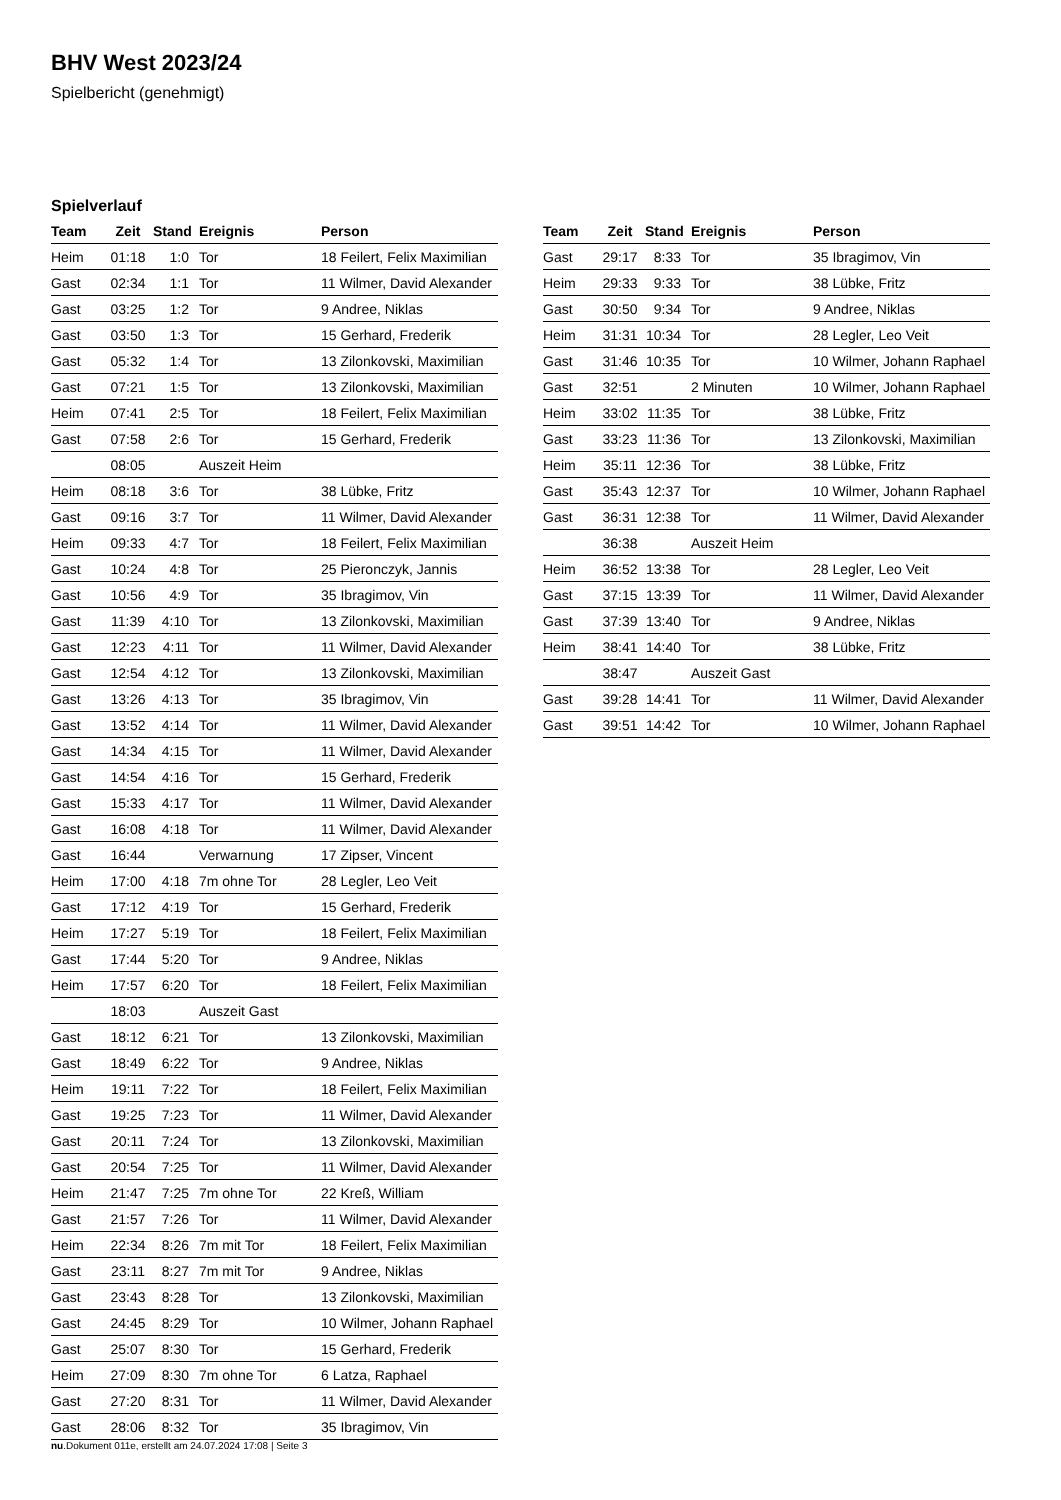BHV West 2023/24
Spielbericht (genehmigt)
Spielverlauf
| Team | Zeit | Stand | Ereignis | Person |
| --- | --- | --- | --- | --- |
| Heim | 01:18 | 1:0 | Tor | 18 Feilert, Felix Maximilian |
| Gast | 02:34 | 1:1 | Tor | 11 Wilmer, David Alexander |
| Gast | 03:25 | 1:2 | Tor | 9 Andree, Niklas |
| Gast | 03:50 | 1:3 | Tor | 15 Gerhard, Frederik |
| Gast | 05:32 | 1:4 | Tor | 13 Zilonkovski, Maximilian |
| Gast | 07:21 | 1:5 | Tor | 13 Zilonkovski, Maximilian |
| Heim | 07:41 | 2:5 | Tor | 18 Feilert, Felix Maximilian |
| Gast | 07:58 | 2:6 | Tor | 15 Gerhard, Frederik |
| | 08:05 | | Auszeit Heim | |
| Heim | 08:18 | 3:6 | Tor | 38 Lübke, Fritz |
| Gast | 09:16 | 3:7 | Tor | 11 Wilmer, David Alexander |
| Heim | 09:33 | 4:7 | Tor | 18 Feilert, Felix Maximilian |
| Gast | 10:24 | 4:8 | Tor | 25 Pieronczyk, Jannis |
| Gast | 10:56 | 4:9 | Tor | 35 Ibragimov, Vin |
| Gast | 11:39 | 4:10 | Tor | 13 Zilonkovski, Maximilian |
| Gast | 12:23 | 4:11 | Tor | 11 Wilmer, David Alexander |
| Gast | 12:54 | 4:12 | Tor | 13 Zilonkovski, Maximilian |
| Gast | 13:26 | 4:13 | Tor | 35 Ibragimov, Vin |
| Gast | 13:52 | 4:14 | Tor | 11 Wilmer, David Alexander |
| Gast | 14:34 | 4:15 | Tor | 11 Wilmer, David Alexander |
| Gast | 14:54 | 4:16 | Tor | 15 Gerhard, Frederik |
| Gast | 15:33 | 4:17 | Tor | 11 Wilmer, David Alexander |
| Gast | 16:08 | 4:18 | Tor | 11 Wilmer, David Alexander |
| Gast | 16:44 | | Verwarnung | 17 Zipser, Vincent |
| Heim | 17:00 | 4:18 | 7m ohne Tor | 28 Legler, Leo Veit |
| Gast | 17:12 | 4:19 | Tor | 15 Gerhard, Frederik |
| Heim | 17:27 | 5:19 | Tor | 18 Feilert, Felix Maximilian |
| Gast | 17:44 | 5:20 | Tor | 9 Andree, Niklas |
| Heim | 17:57 | 6:20 | Tor | 18 Feilert, Felix Maximilian |
| | 18:03 | | Auszeit Gast | |
| Gast | 18:12 | 6:21 | Tor | 13 Zilonkovski, Maximilian |
| Gast | 18:49 | 6:22 | Tor | 9 Andree, Niklas |
| Heim | 19:11 | 7:22 | Tor | 18 Feilert, Felix Maximilian |
| Gast | 19:25 | 7:23 | Tor | 11 Wilmer, David Alexander |
| Gast | 20:11 | 7:24 | Tor | 13 Zilonkovski, Maximilian |
| Gast | 20:54 | 7:25 | Tor | 11 Wilmer, David Alexander |
| Heim | 21:47 | 7:25 | 7m ohne Tor | 22 Kreß, William |
| Gast | 21:57 | 7:26 | Tor | 11 Wilmer, David Alexander |
| Heim | 22:34 | 8:26 | 7m mit Tor | 18 Feilert, Felix Maximilian |
| Gast | 23:11 | 8:27 | 7m mit Tor | 9 Andree, Niklas |
| Gast | 23:43 | 8:28 | Tor | 13 Zilonkovski, Maximilian |
| Gast | 24:45 | 8:29 | Tor | 10 Wilmer, Johann Raphael |
| Gast | 25:07 | 8:30 | Tor | 15 Gerhard, Frederik |
| Heim | 27:09 | 8:30 | 7m ohne Tor | 6 Latza, Raphael |
| Gast | 27:20 | 8:31 | Tor | 11 Wilmer, David Alexander |
| Gast | 28:06 | 8:32 | Tor | 35 Ibragimov, Vin |
| Team | Zeit | Stand | Ereignis | Person |
| --- | --- | --- | --- | --- |
| Gast | 29:17 | 8:33 | Tor | 35 Ibragimov, Vin |
| Heim | 29:33 | 9:33 | Tor | 38 Lübke, Fritz |
| Gast | 30:50 | 9:34 | Tor | 9 Andree, Niklas |
| Heim | 31:31 | 10:34 | Tor | 28 Legler, Leo Veit |
| Gast | 31:46 | 10:35 | Tor | 10 Wilmer, Johann Raphael |
| Gast | 32:51 | | 2 Minuten | 10 Wilmer, Johann Raphael |
| Heim | 33:02 | 11:35 | Tor | 38 Lübke, Fritz |
| Gast | 33:23 | 11:36 | Tor | 13 Zilonkovski, Maximilian |
| Heim | 35:11 | 12:36 | Tor | 38 Lübke, Fritz |
| Gast | 35:43 | 12:37 | Tor | 10 Wilmer, Johann Raphael |
| Gast | 36:31 | 12:38 | Tor | 11 Wilmer, David Alexander |
| | 36:38 | | Auszeit Heim | |
| Heim | 36:52 | 13:38 | Tor | 28 Legler, Leo Veit |
| Gast | 37:15 | 13:39 | Tor | 11 Wilmer, David Alexander |
| Gast | 37:39 | 13:40 | Tor | 9 Andree, Niklas |
| Heim | 38:41 | 14:40 | Tor | 38 Lübke, Fritz |
| | 38:47 | | Auszeit Gast | |
| Gast | 39:28 | 14:41 | Tor | 11 Wilmer, David Alexander |
| Gast | 39:51 | 14:42 | Tor | 10 Wilmer, Johann Raphael |
nu.Dokument 011e, erstellt am 24.07.2024 17:08 | Seite 3